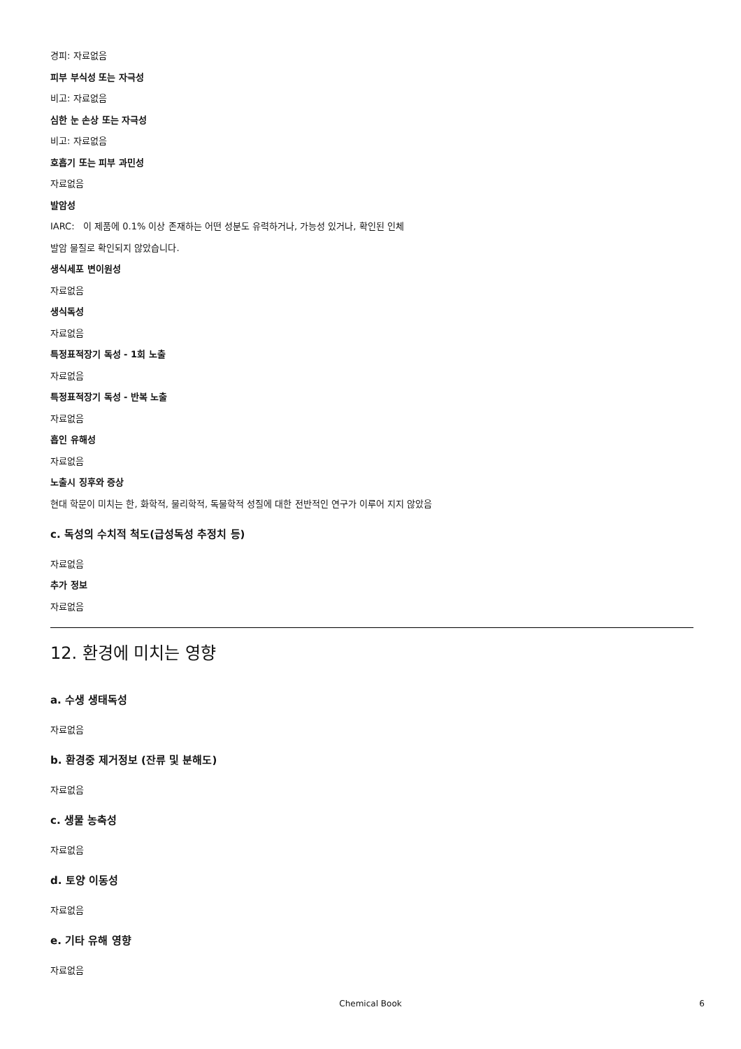경피: 자료없음
피부 부식성 또는 자극성
비고: 자료없음
심한 눈 손상 또는 자극성
비고: 자료없음
호흡기 또는 피부 과민성
자료없음
발암성
IARC: 이 제품에 0.1% 이상 존재하는 어떤 성분도 유력하거나, 가능성 있거나, 확인된 인체
발암 물질로 확인되지 않았습니다.
생식세포 변이원성
자료없음
생식독성
자료없음
특정표적장기 독성 - 1회 노출
자료없음
특정표적장기 독성 - 반복 노출
자료없음
흡인 유해성
자료없음
노출시 징후와 증상
현대 학문이 미치는 한, 화학적, 물리학적, 독물학적 성질에 대한 전반적인 연구가 이루어 지지 않았음
c. 독성의 수치적 척도(급성독성 추정치 등)
자료없음
추가 정보
자료없음
12. 환경에 미치는 영향
a. 수생 생태독성
자료없음
b. 환경중 제거정보 (잔류 및 분해도)
자료없음
c. 생물 농축성
자료없음
d. 토양 이동성
자료없음
e. 기타 유해 영향
자료없음
Chemical Book 6